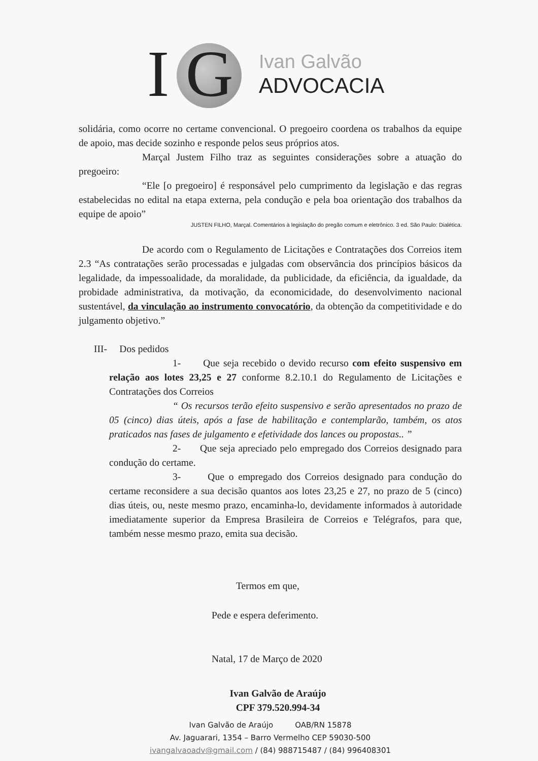I G
Ivan Galvão
ADVOCACIA
solidária, como ocorre no certame convencional. O pregoeiro coordena os trabalhos da equipe de apoio, mas decide sozinho e responde pelos seus próprios atos.
Marçal Justem Filho traz as seguintes considerações sobre a atuação do pregoeiro:
“Ele [o pregoeiro] é responsável pelo cumprimento da legislação e das regras estabelecidas no edital na etapa externa, pela condução e pela boa orientação dos trabalhos da equipe de apoio”
JUSTEN FILHO, Marçal. Comentários à legislação do pregão comum e eletrônico. 3 ed. São Paulo: Dialética.
De acordo com o Regulamento de Licitações e Contratações dos Correios item 2.3 “As contratações serão processadas e julgadas com observância dos princípios básicos da legalidade, da impessoalidade, da moralidade, da publicidade, da eficiência, da igualdade, da probidade administrativa, da motivação, da economicidade, do desenvolvimento nacional sustentável, da vinculação ao instrumento convocatório, da obtenção da competitividade e do julgamento objetivo.”
III- Dos pedidos
1- Que seja recebido o devido recurso com efeito suspensivo em relação aos lotes 23,25 e 27 conforme 8.2.10.1 do Regulamento de Licitações e Contratações dos Correios
“ Os recursos terão efeito suspensivo e serão apresentados no prazo de 05 (cinco) dias úteis, após a fase de habilitação e contemplarão, também, os atos praticados nas fases de julgamento e efetividade dos lances ou propostas.. ”
2- Que seja apreciado pelo empregado dos Correios designado para condução do certame.
3- Que o empregado dos Correios designado para condução do certame reconsidere a sua decisão quantos aos lotes 23,25 e 27, no prazo de 5 (cinco) dias úteis, ou, neste mesmo prazo, encaminha-lo, devidamente informados à autoridade imediatamente superior da Empresa Brasileira de Correios e Telégrafos, para que, também nesse mesmo prazo, emita sua decisão.
Termos em que,
Pede e espera deferimento.
Natal, 17 de Março de 2020
Ivan Galvão de Araújo
CPF 379.520.994-34
Ivan Galvão de Araújo OAB/RN 15878
Av. Jaguarari, 1354 – Barro Vermelho CEP 59030-500
ivangalvaoadv@gmail.com / (84) 988715487 / (84) 996408301